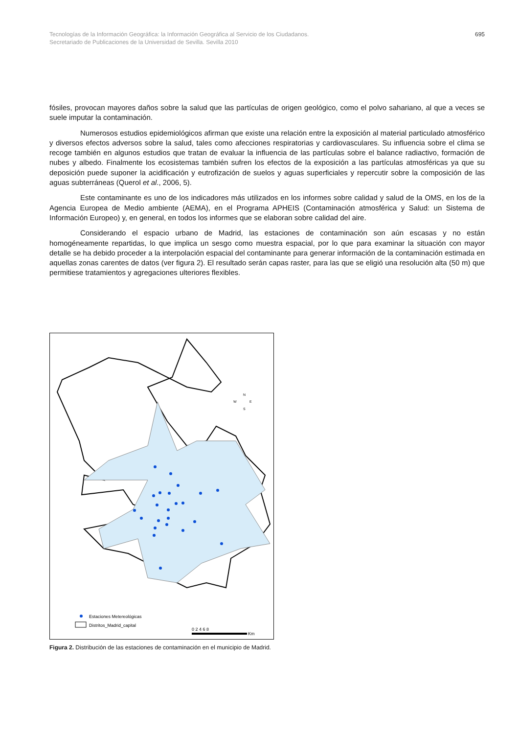Tecnologías de la Información Geográfica: la Información Geográfica al Servicio de los Ciudadanos.
Secretariado de Publicaciones de la Universidad de Sevilla. Sevilla 2010
695
fósiles, provocan mayores daños sobre la salud que las partículas de origen geológico, como el polvo sahariano, al que a veces se suele imputar la contaminación.
Numerosos estudios epidemiológicos afirman que existe una relación entre la exposición al material particulado atmosférico y diversos efectos adversos sobre la salud, tales como afecciones respiratorias y cardiovasculares. Su influencia sobre el clima se recoge también en algunos estudios que tratan de evaluar la influencia de las partículas sobre el balance radiactivo, formación de nubes y albedo. Finalmente los ecosistemas también sufren los efectos de la exposición a las partículas atmosféricas ya que su deposición puede suponer la acidificación y eutrofización de suelos y aguas superficiales y repercutir sobre la composición de las aguas subterráneas (Querol et al., 2006, 5).
Este contaminante es uno de los indicadores más utilizados en los informes sobre calidad y salud de la OMS, en los de la Agencia Europea de Medio ambiente (AEMA), en el Programa APHEIS (Contaminación atmosférica y Salud: un Sistema de Información Europeo) y, en general, en todos los informes que se elaboran sobre calidad del aire.
Considerando el espacio urbano de Madrid, las estaciones de contaminación son aún escasas y no están homogéneamente repartidas, lo que implica un sesgo como muestra espacial, por lo que para examinar la situación con mayor detalle se ha debido proceder a la interpolación espacial del contaminante para generar información de la contaminación estimada en aquellas zonas carentes de datos (ver figura 2). El resultado serán capas raster, para las que se eligió una resolución alta (50 m) que permitiese tratamientos y agregaciones ulteriores flexibles.
Estaciones Metereológicas
Distritos_Madrid_capital
0 2 4 6 8
Km
N
W
E
S
Figura 2. Distribución de las estaciones de contaminación en el municipio de Madrid.